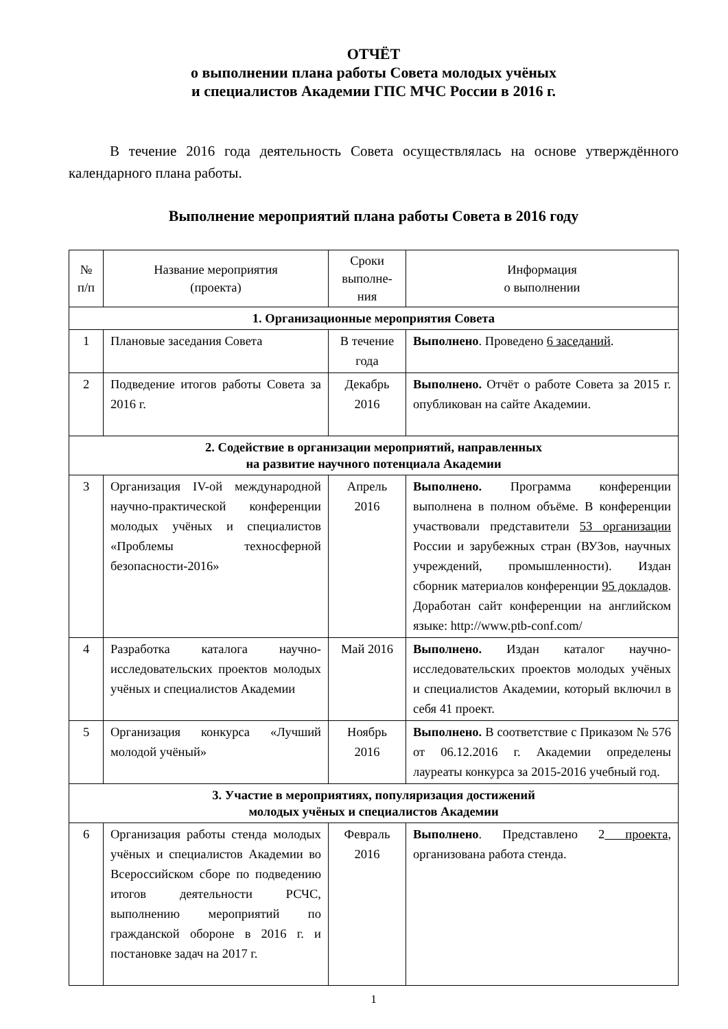ОТЧЁТ
о выполнении плана работы Совета молодых учёных
и специалистов Академии ГПС МЧС России в 2016 г.
В течение 2016 года деятельность Совета осуществлялась на основе утверждённого календарного плана работы.
Выполнение мероприятий плана работы Совета в 2016 году
| № п/п | Название мероприятия (проекта) | Сроки выполне-ния | Информация о выполнении |
| --- | --- | --- | --- |
| 1. Организационные мероприятия Совета | | | |
| 1 | Плановые заседания Совета | В течение года | Выполнено . Проведено 6 заседаний . |
| 2 | Подведение итогов работы Совета за 2016 г. | Декабрь 2016 | Выполнено. Отчёт о работе Совета за 2015 г. опубликован на сайте Академии. |
| 2. Содействие в организации мероприятий, направленных на развитие научного потенциала Академии | | | |
| 3 | Организация IV-ой международной научно-практической конференции молодых учёных и специалистов «Проблемы техносферной безопасности-2016» | Апрель 2016 | Выполнено. Программа конференции выполнена в полном объёме. В конференции участвовали представители 53 организации России и зарубежных стран (ВУЗов, научных учреждений, промышленности). Издан сборник материалов конференции 95 докладов . Доработан сайт конференции на английском языке: http://www.ptb-conf.com/ |
| 4 | Разработка каталога научно-исследовательских проектов молодых учёных и специалистов Академии | Май 2016 | Выполнено. Издан каталог научно-исследовательских проектов молодых учёных и специалистов Академии, который включил в себя 41 проект. |
| 5 | Организация конкурса «Лучший молодой учёный» | Ноябрь 2016 | Выполнено. В соответствие с Приказом № 576 от 06.12.2016 г. Академии определены лауреаты конкурса за 2015-2016 учебный год. |
| 3. Участие в мероприятиях, популяризация достижений молодых учёных и специалистов Академии | | | |
| 6 | Организация работы стенда молодых учёных и специалистов Академии во Всероссийском сборе по подведению итогов деятельности РСЧС, выполнению мероприятий по гражданской обороне в 2016 г. и постановке задач на 2017 г. | Февраль 2016 | Выполнено . Представлено 2 проекта , организована работа стенда. |
1